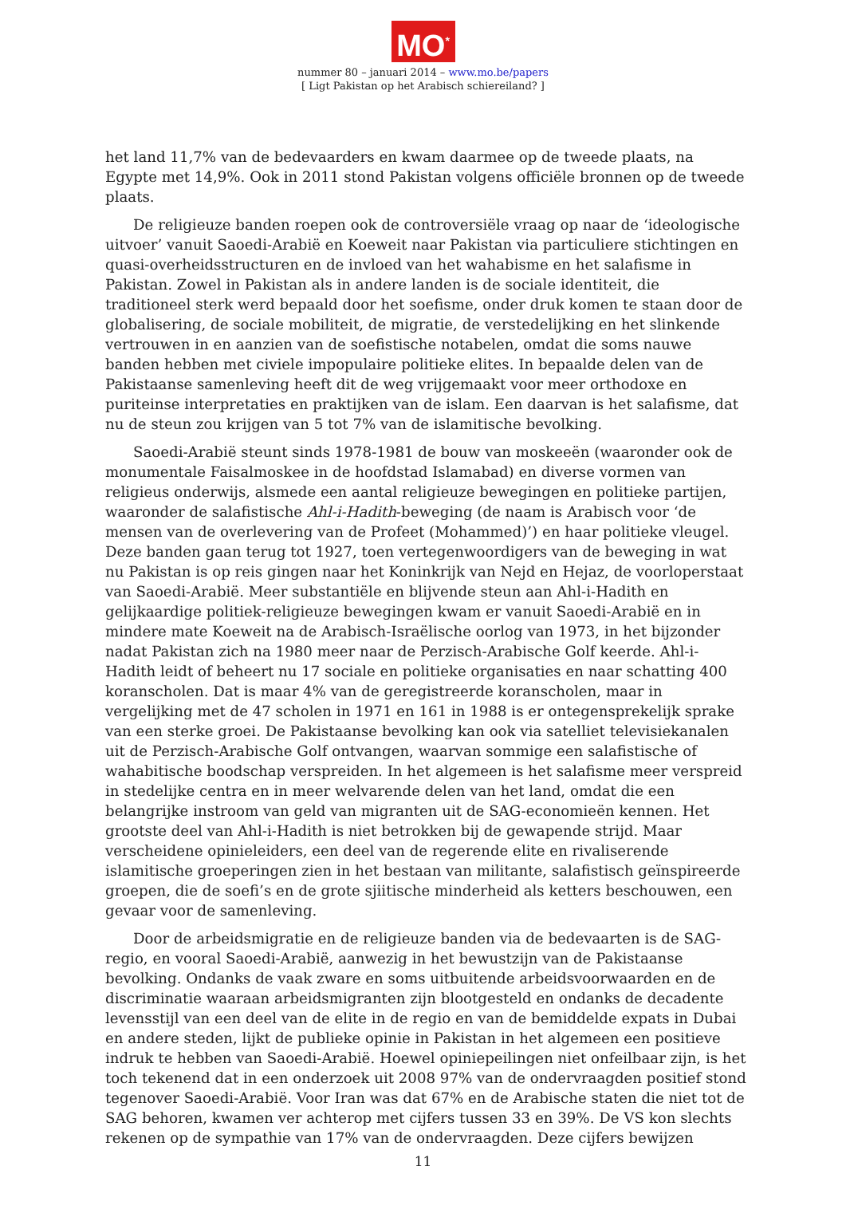MO<sup>*</sup>
nummer 80 – januari 2014 – www.mo.be/papers
[ Ligt Pakistan op het Arabisch schiereiland? ]
het land 11,7% van de bedevaarders en kwam daarmee op de tweede plaats, na Egypte met 14,9%. Ook in 2011 stond Pakistan volgens officiële bronnen op de tweede plaats.
De religieuze banden roepen ook de controversiële vraag op naar de ‘ideologische uitvoer’ vanuit Saoedi-Arabië en Koeweit naar Pakistan via particuliere stichtingen en quasi-overheidsstructuren en de invloed van het wahabisme en het salafisme in Pakistan. Zowel in Pakistan als in andere landen is de sociale identiteit, die traditioneel sterk werd bepaald door het soefisme, onder druk komen te staan door de globalisering, de sociale mobiliteit, de migratie, de verstedelijking en het slinkende vertrouwen in en aanzien van de soefistische notabelen, omdat die soms nauwe banden hebben met civiele impopulaire politieke elites. In bepaalde delen van de Pakistaanse samenleving heeft dit de weg vrijgemaakt voor meer orthodoxe en puriteinse interpretaties en praktijken van de islam. Een daarvan is het salafisme, dat nu de steun zou krijgen van 5 tot 7% van de islamitische bevolking.
Saoedi-Arabië steunt sinds 1978-1981 de bouw van moskeeën (waaronder ook de monumentale Faisalmoskee in de hoofdstad Islamabad) en diverse vormen van religieus onderwijs, alsmede een aantal religieuze bewegingen en politieke partijen, waaronder de salafistische Ahl-i-Hadith-beweging (de naam is Arabisch voor ‘de mensen van de overlevering van de Profeet (Mohammed)’) en haar politieke vleugel. Deze banden gaan terug tot 1927, toen vertegenwoordigers van de beweging in wat nu Pakistan is op reis gingen naar het Koninkrijk van Nejd en Hejaz, de voorloperstaat van Saoedi-Arabië. Meer substantiële en blijvende steun aan Ahl-i-Hadith en gelijkaardige politiek-religieuze bewegingen kwam er vanuit Saoedi-Arabië en in mindere mate Koeweit na de Arabisch-Israëlische oorlog van 1973, in het bijzonder nadat Pakistan zich na 1980 meer naar de Perzisch-Arabische Golf keerde. Ahl-i-Hadith leidt of beheert nu 17 sociale en politieke organisaties en naar schatting 400 koranscholen. Dat is maar 4% van de geregistreerde koranscholen, maar in vergelijking met de 47 scholen in 1971 en 161 in 1988 is er ontegensprekelijk sprake van een sterke groei. De Pakistaanse bevolking kan ook via satelliet televisiekanalen uit de Perzisch-Arabische Golf ontvangen, waarvan sommige een salafistische of wahabitische boodschap verspreiden. In het algemeen is het salafisme meer verspreid in stedelijke centra en in meer welvarende delen van het land, omdat die een belangrijke instroom van geld van migranten uit de SAG-economieën kennen. Het grootste deel van Ahl-i-Hadith is niet betrokken bij de gewapende strijd. Maar verscheidene opinieleiders, een deel van de regerende elite en rivaliserende islamitische groeperingen zien in het bestaan van militante, salafistisch geïnspireerde groepen, die de soefi’s en de grote sjiitische minderheid als ketters beschouwen, een gevaar voor de samenleving.
Door de arbeidsmigratie en de religieuze banden via de bedevaarten is de SAG-regio, en vooral Saoedi-Arabië, aanwezig in het bewustzijn van de Pakistaanse bevolking. Ondanks de vaak zware en soms uitbuitende arbeidsvoorwaarden en de discriminatie waaraan arbeidsmigranten zijn blootgesteld en ondanks de decadente levensstijl van een deel van de elite in de regio en van de bemiddelde expats in Dubai en andere steden, lijkt de publieke opinie in Pakistan in het algemeen een positieve indruk te hebben van Saoedi-Arabië. Hoewel opiniepeilingen niet onfeilbaar zijn, is het toch tekenend dat in een onderzoek uit 2008 97% van de ondervraagden positief stond tegenover Saoedi-Arabië. Voor Iran was dat 67% en de Arabische staten die niet tot de SAG behoren, kwamen ver achterop met cijfers tussen 33 en 39%. De VS kon slechts rekenen op de sympathie van 17% van de ondervraagden. Deze cijfers bewijzen
11